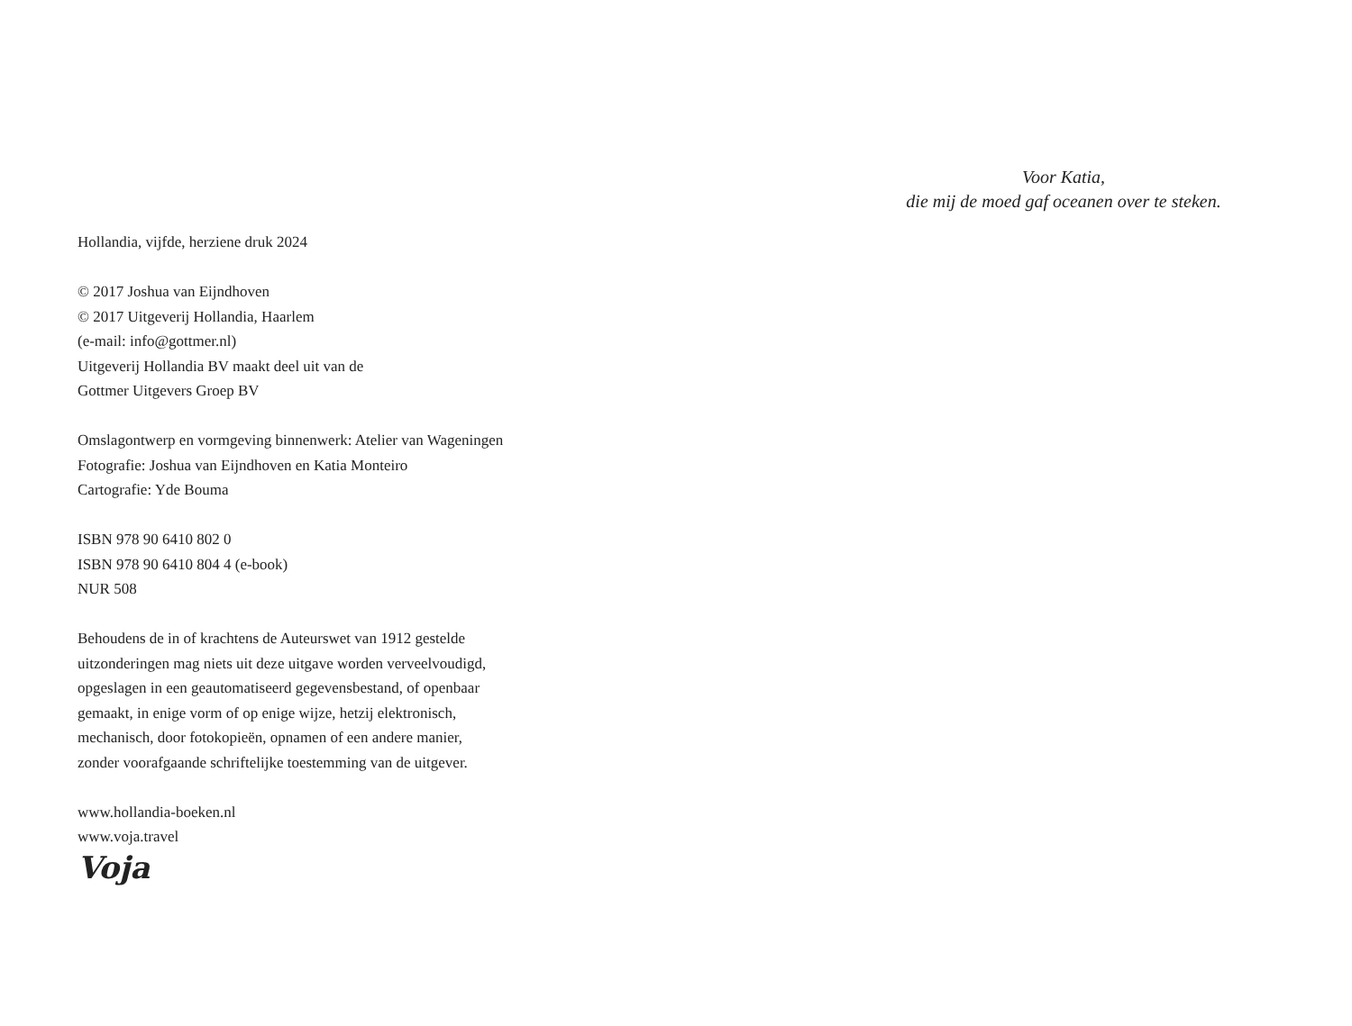Hollandia, vijfde, herziene druk 2024
© 2017 Joshua van Eijndhoven
© 2017 Uitgeverij Hollandia, Haarlem
(e-mail: info@gottmer.nl)
Uitgeverij Hollandia BV maakt deel uit van de
Gottmer Uitgevers Groep BV
Omslagontwerp en vormgeving binnenwerk: Atelier van Wageningen
Fotografie: Joshua van Eijndhoven en Katia Monteiro
Cartografie: Yde Bouma
ISBN 978 90 6410 802 0
ISBN 978 90 6410 804 4 (e-book)
NUR 508
Behoudens de in of krachtens de Auteurswet van 1912 gestelde
uitzonderingen mag niets uit deze uitgave worden verveelvoudigd,
opgeslagen in een geautomatiseerd gegevensbestand, of openbaar
gemaakt, in enige vorm of op enige wijze, hetzij elektronisch,
mechanisch, door fotokopieën, opnamen of een andere manier,
zonder voorafgaande schriftelijke toestemming van de uitgever.
www.hollandia-boeken.nl
www.voja.travel
Voja
Voor Katia,
die mij de moed gaf oceanen over te steken.